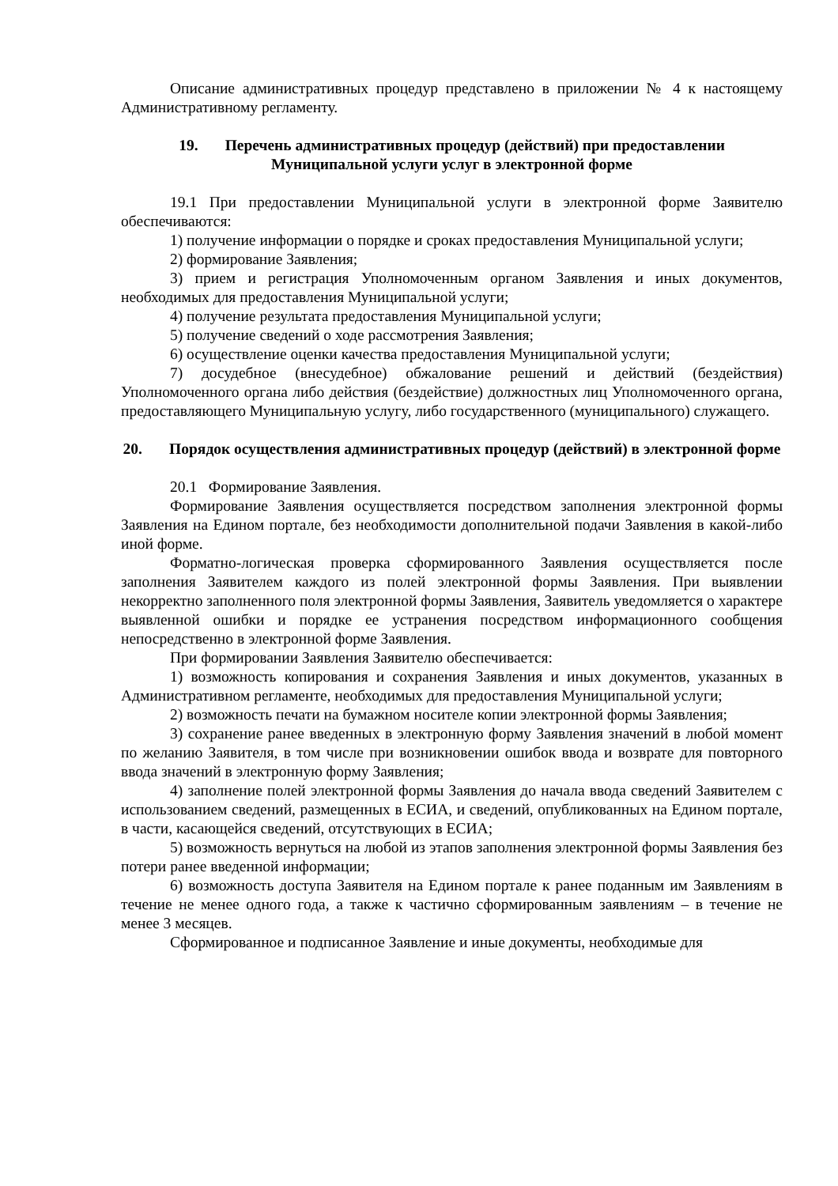Описание административных процедур представлено в приложении № 4 к настоящему Административному регламенту.
19. Перечень административных процедур (действий) при предоставлении Муниципальной услуги услуг в электронной форме
19.1 При предоставлении Муниципальной услуги в электронной форме Заявителю обеспечиваются:
1) получение информации о порядке и сроках предоставления Муниципальной услуги;
2) формирование Заявления;
3) прием и регистрация Уполномоченным органом Заявления и иных документов, необходимых для предоставления Муниципальной услуги;
4) получение результата предоставления Муниципальной услуги;
5) получение сведений о ходе рассмотрения Заявления;
6) осуществление оценки качества предоставления Муниципальной услуги;
7) досудебное (внесудебное) обжалование решений и действий (бездействия) Уполномоченного органа либо действия (бездействие) должностных лиц Уполномоченного органа, предоставляющего Муниципальную услугу, либо государственного (муниципального) служащего.
20. Порядок осуществления административных процедур (действий) в электронной форме
20.1 Формирование Заявления.
Формирование Заявления осуществляется посредством заполнения электронной формы Заявления на Едином портале, без необходимости дополнительной подачи Заявления в какой-либо иной форме.
Форматно-логическая проверка сформированного Заявления осуществляется после заполнения Заявителем каждого из полей электронной формы Заявления. При выявлении некорректно заполненного поля электронной формы Заявления, Заявитель уведомляется о характере выявленной ошибки и порядке ее устранения посредством информационного сообщения непосредственно в электронной форме Заявления.
При формировании Заявления Заявителю обеспечивается:
1) возможность копирования и сохранения Заявления и иных документов, указанных в Административном регламенте, необходимых для предоставления Муниципальной услуги;
2) возможность печати на бумажном носителе копии электронной формы Заявления;
3) сохранение ранее введенных в электронную форму Заявления значений в любой момент по желанию Заявителя, в том числе при возникновении ошибок ввода и возврате для повторного ввода значений в электронную форму Заявления;
4) заполнение полей электронной формы Заявления до начала ввода сведений Заявителем с использованием сведений, размещенных в ЕСИА, и сведений, опубликованных на Едином портале, в части, касающейся сведений, отсутствующих в ЕСИА;
5) возможность вернуться на любой из этапов заполнения электронной формы Заявления без потери ранее введенной информации;
6) возможность доступа Заявителя на Едином портале к ранее поданным им Заявлениям в течение не менее одного года, а также к частично сформированным заявлениям – в течение не менее 3 месяцев.
Сформированное и подписанное Заявление и иные документы, необходимые для